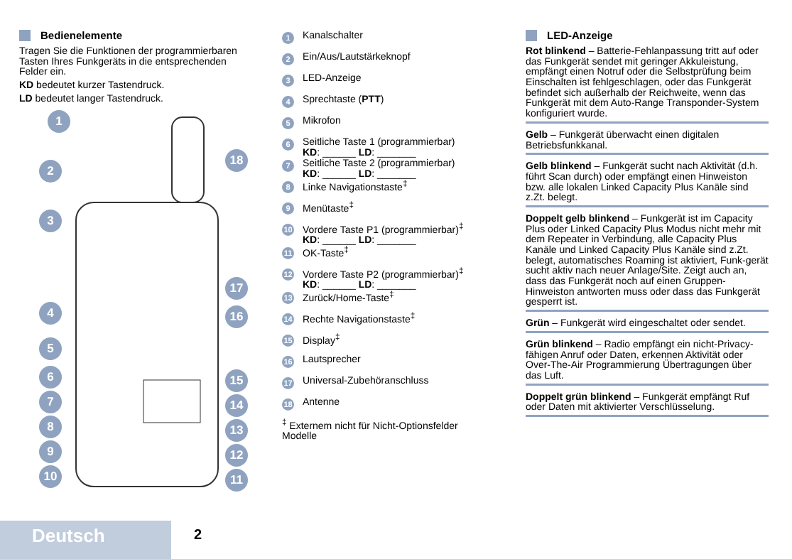Bedienelemente
Tragen Sie die Funktionen der programmierbaren Tasten Ihres Funkgeräts in die entsprechenden Felder ein.
KD bedeutet kurzer Tastendruck.
LD bedeutet langer Tastendruck.
1
2
3
4
5
6
7
8
9
10
18
17
16
15
14
13
12
11
1 Kanalschalter
2 Ein/Aus/Lautstärkeknopf
3 LED-Anzeige
4 Sprechtaste (PTT)
5 Mikrofon
6 Seitliche Taste 1 (programmierbar)
KD: ______ LD: _______
7 Seitliche Taste 2 (programmierbar)
KD: ______ LD: _______
8 Linke Navigationstaste<sup>‡</sup>
9 Menütaste<sup>‡</sup>
10 Vordere Taste P1 (programmierbar)<sup>‡</sup>
KD: ______ LD: _______
11 OK-Taste<sup>‡</sup>
12 Vordere Taste P2 (programmierbar)<sup>‡</sup>
KD: ______ LD: _______
13 Zurück/Home-Taste<sup>‡</sup>
14 Rechte Navigationstaste<sup>‡</sup>
15 Display<sup>‡</sup>
16 Lautsprecher
17 Universal-Zubehöranschluss
18 Antenne
<sup>‡</sup> Externem nicht für Nicht-Optionsfelder Modelle
LED-Anzeige
Rot blinkend – Batterie-Fehlanpassung tritt auf oder das Funkgerät sendet mit geringer Akkuleistung, empfängt einen Notruf oder die Selbstprüfung beim Einschalten ist fehlgeschlagen, oder das Funkgerät befindet sich außerhalb der Reichweite, wenn das Funkgerät mit dem Auto-Range Transponder-System konfiguriert wurde.
Gelb – Funkgerät überwacht einen digitalen Betriebsfunkkanal.
Gelb blinkend – Funkgerät sucht nach Aktivität (d.h. führt Scan durch) oder empfängt einen Hinweiston bzw. alle lokalen Linked Capacity Plus Kanäle sind z.Zt. belegt.
Doppelt gelb blinkend – Funkgerät ist im Capacity Plus oder Linked Capacity Plus Modus nicht mehr mit dem Repeater in Verbindung, alle Capacity Plus Kanäle und Linked Capacity Plus Kanäle sind z.Zt. belegt, automatisches Roaming ist aktiviert, Funk-gerät sucht aktiv nach neuer Anlage/Site. Zeigt auch an, dass das Funkgerät noch auf einen Gruppen-Hinweiston antworten muss oder dass das Funkgerät gesperrt ist.
Grün – Funkgerät wird eingeschaltet oder sendet.
Grün blinkend – Radio empfängt ein nicht-Privacy-fähigen Anruf oder Daten, erkennen Aktivität oder Over-The-Air Programmierung Übertragungen über das Luft.
Doppelt grün blinkend – Funkgerät empfängt Ruf oder Daten mit aktivierter Verschlüsselung.
Deutsch 2